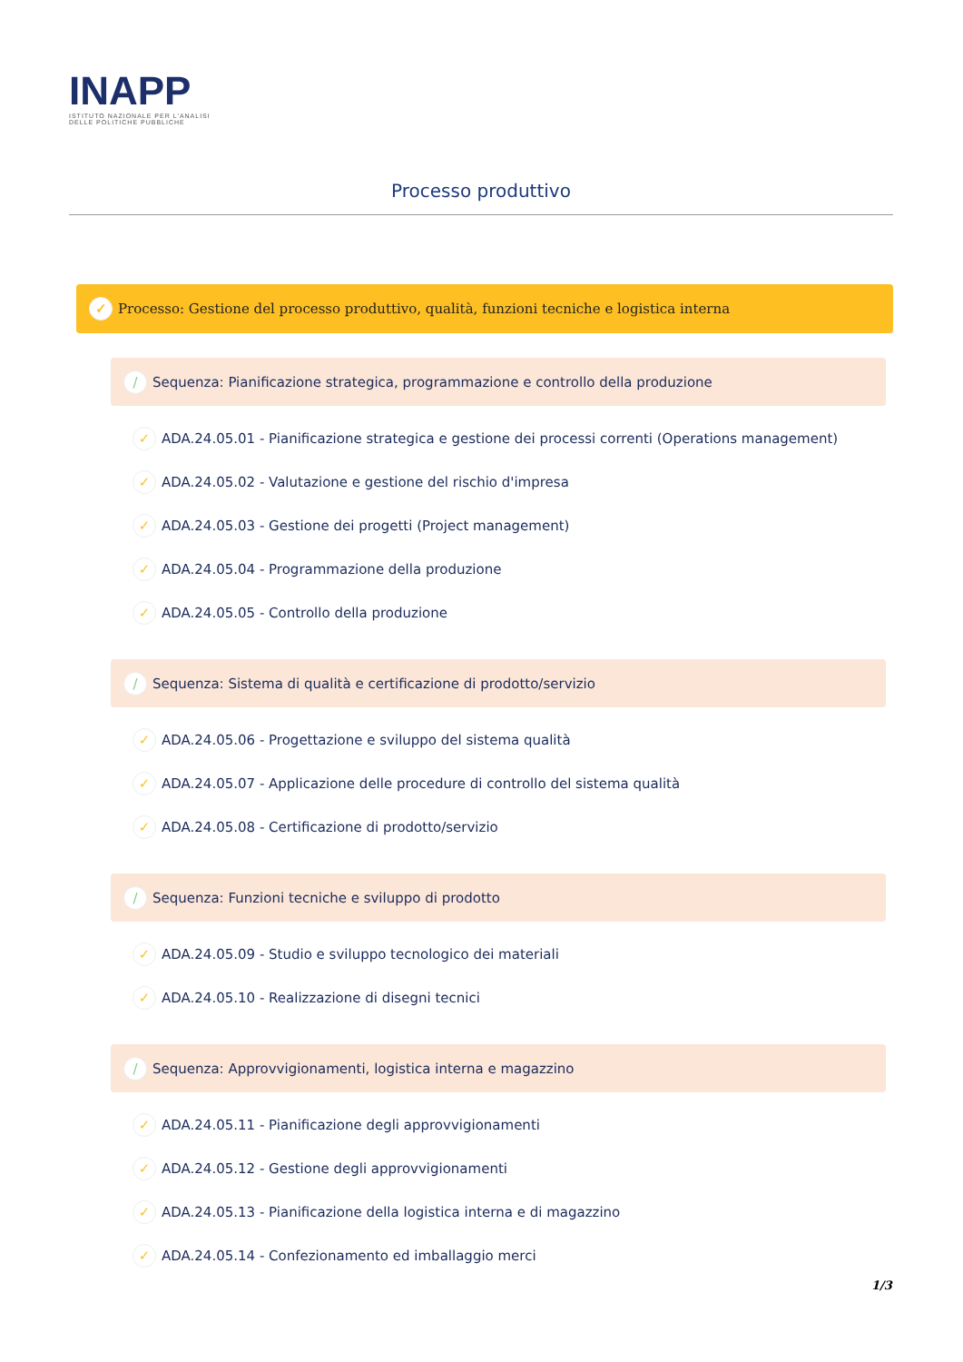INAPP
ISTITUTO NAZIONALE PER L'ANALISI
DELLE POLITICHE PUBBLICHE
Processo produttivo
✓ Processo: Gestione del processo produttivo, qualità, funzioni tecniche e logistica interna
/ Sequenza: Pianificazione strategica, programmazione e controllo della produzione
✓ ADA.24.05.01 - Pianificazione strategica e gestione dei processi correnti (Operations management)
✓ ADA.24.05.02 - Valutazione e gestione del rischio d'impresa
✓ ADA.24.05.03 - Gestione dei progetti (Project management)
✓ ADA.24.05.04 - Programmazione della produzione
✓ ADA.24.05.05 - Controllo della produzione
/ Sequenza: Sistema di qualità e certificazione di prodotto/servizio
✓ ADA.24.05.06 - Progettazione e sviluppo del sistema qualità
✓ ADA.24.05.07 - Applicazione delle procedure di controllo del sistema qualità
✓ ADA.24.05.08 - Certificazione di prodotto/servizio
/ Sequenza: Funzioni tecniche e sviluppo di prodotto
✓ ADA.24.05.09 - Studio e sviluppo tecnologico dei materiali
✓ ADA.24.05.10 - Realizzazione di disegni tecnici
/ Sequenza: Approvvigionamenti, logistica interna e magazzino
✓ ADA.24.05.11 - Pianificazione degli approvvigionamenti
✓ ADA.24.05.12 - Gestione degli approvvigionamenti
✓ ADA.24.05.13 - Pianificazione della logistica interna e di magazzino
✓ ADA.24.05.14 - Confezionamento ed imballaggio merci
1/3